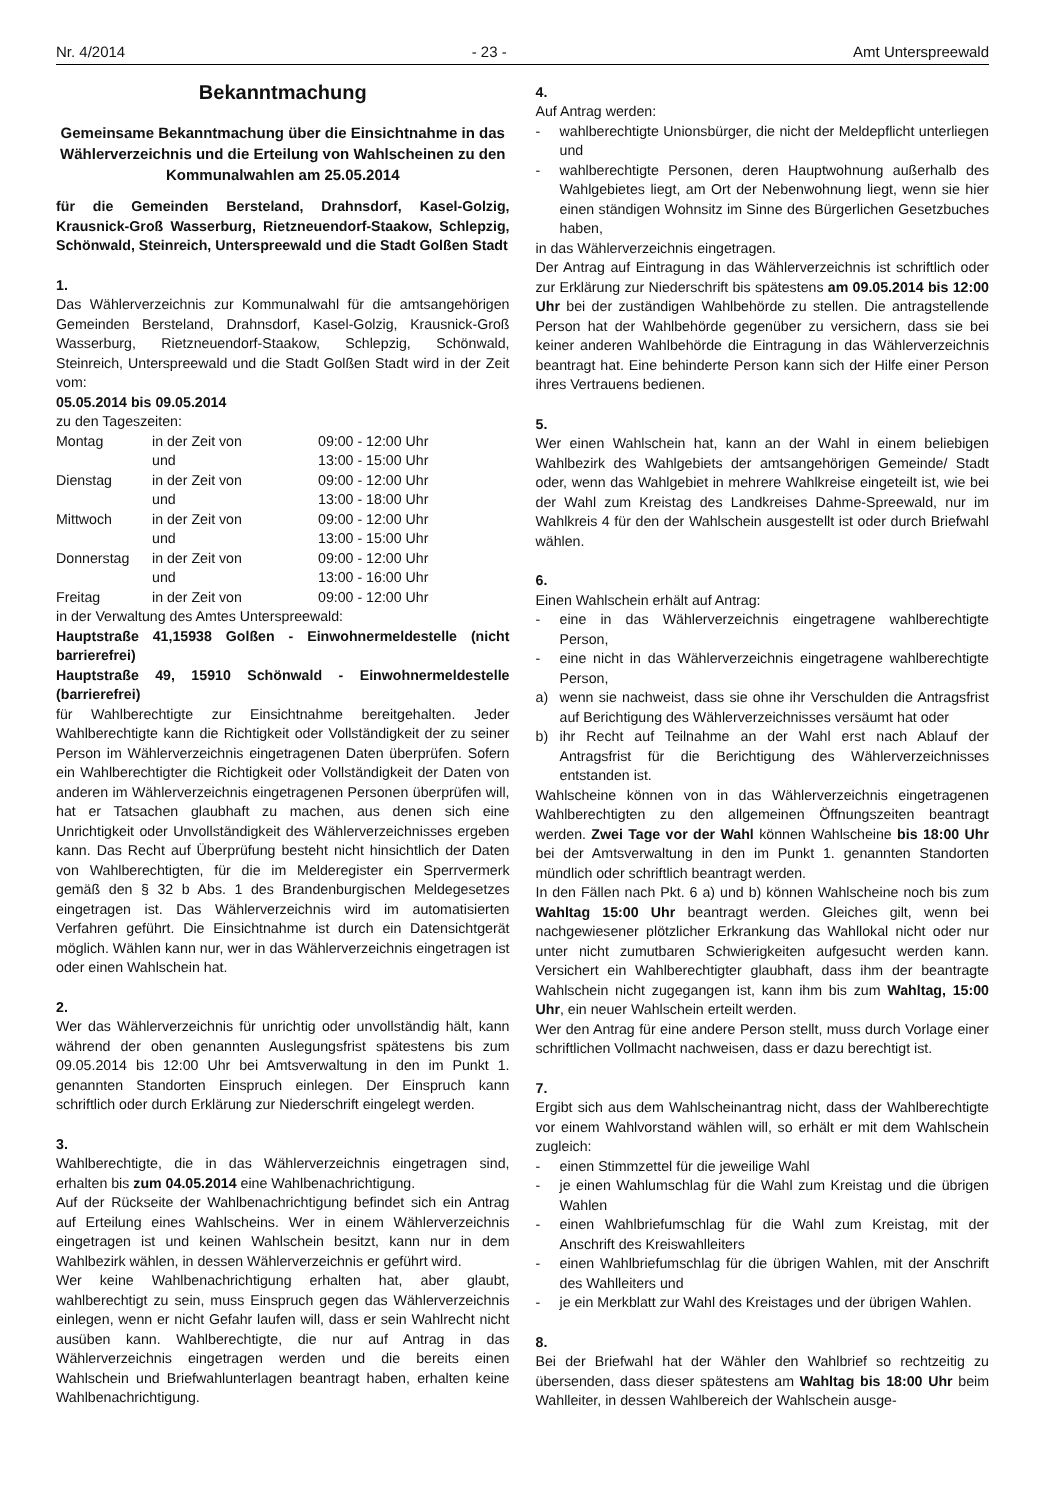Nr. 4/2014 - 23 - Amt Unterspreewald
Bekanntmachung
Gemeinsame Bekanntmachung über die Einsichtnahme in das Wählerverzeichnis und die Erteilung von Wahlscheinen zu den Kommunalwahlen am 25.05.2014
für die Gemeinden Bersteland, Drahnsdorf, Kasel-Golzig, Krausnick-Groß Wasserburg, Rietzneuendorf-Staakow, Schlepzig, Schönwald, Steinreich, Unterspreewald und die Stadt Golßen Stadt
1.
Das Wählerverzeichnis zur Kommunalwahl für die amtsangehörigen Gemeinden Bersteland, Drahnsdorf, Kasel-Golzig, Krausnick-Groß Wasserburg, Rietzneuendorf-Staakow, Schlepzig, Schönwald, Steinreich, Unterspreewald und die Stadt Golßen Stadt wird in der Zeit vom:
05.05.2014 bis 09.05.2014
zu den Tageszeiten:
| Montag | in der Zeit von | 09:00 - 12:00 Uhr |
| | und | 13:00 - 15:00 Uhr |
| Dienstag | in der Zeit von | 09:00 - 12:00 Uhr |
| | und | 13:00 - 18:00 Uhr |
| Mittwoch | in der Zeit von | 09:00 - 12:00 Uhr |
| | und | 13:00 - 15:00 Uhr |
| Donnerstag | in der Zeit von | 09:00 - 12:00 Uhr |
| | und | 13:00 - 16:00 Uhr |
| Freitag | in der Zeit von | 09:00 - 12:00 Uhr |
in der Verwaltung des Amtes Unterspreewald:
Hauptstraße 41,15938 Golßen - Einwohnermeldestelle (nicht barrierefrei)
Hauptstraße 49, 15910 Schönwald - Einwohnermeldestelle (barrierefrei)
für Wahlberechtigte zur Einsichtnahme bereitgehalten. Jeder Wahlberechtigte kann die Richtigkeit oder Vollständigkeit der zu seiner Person im Wählerverzeichnis eingetragenen Daten überprüfen. Sofern ein Wahlberechtigter die Richtigkeit oder Vollständigkeit der Daten von anderen im Wählerverzeichnis eingetragenen Personen überprüfen will, hat er Tatsachen glaubhaft zu machen, aus denen sich eine Unrichtigkeit oder Unvollständigkeit des Wählerverzeichnisses ergeben kann. Das Recht auf Überprüfung besteht nicht hinsichtlich der Daten von Wahlberechtigten, für die im Melderegister ein Sperrvermerk gemäß den § 32 b Abs. 1 des Brandenburgischen Meldegesetzes eingetragen ist. Das Wählerverzeichnis wird im automatisierten Verfahren geführt. Die Einsichtnahme ist durch ein Datensichtgerät möglich. Wählen kann nur, wer in das Wählerverzeichnis eingetragen ist oder einen Wahlschein hat.
2.
Wer das Wählerverzeichnis für unrichtig oder unvollständig hält, kann während der oben genannten Auslegungsfrist spätestens bis zum 09.05.2014 bis 12:00 Uhr bei Amtsverwaltung in den im Punkt 1. genannten Standorten Einspruch einlegen. Der Einspruch kann schriftlich oder durch Erklärung zur Niederschrift eingelegt werden.
3.
Wahlberechtigte, die in das Wählerverzeichnis eingetragen sind, erhalten bis zum 04.05.2014 eine Wahlbenachrichtigung.
Auf der Rückseite der Wahlbenachrichtigung befindet sich ein Antrag auf Erteilung eines Wahlscheins. Wer in einem Wählerverzeichnis eingetragen ist und keinen Wahlschein besitzt, kann nur in dem Wahlbezirk wählen, in dessen Wählerverzeichnis er geführt wird.
Wer keine Wahlbenachrichtigung erhalten hat, aber glaubt, wahlberechtigt zu sein, muss Einspruch gegen das Wählerverzeichnis einlegen, wenn er nicht Gefahr laufen will, dass er sein Wahlrecht nicht ausüben kann. Wahlberechtigte, die nur auf Antrag in das Wählerverzeichnis eingetragen werden und die bereits einen Wahlschein und Briefwahlunterlagen beantragt haben, erhalten keine Wahlbenachrichtigung.
4.
Auf Antrag werden:
- wahlberechtigte Unionsbürger, die nicht der Meldepflicht unterliegen und
- wahlberechtigte Personen, deren Hauptwohnung außerhalb des Wahlgebietes liegt, am Ort der Nebenwohnung liegt, wenn sie hier einen ständigen Wohnsitz im Sinne des Bürgerlichen Gesetzbuches haben,
in das Wählerverzeichnis eingetragen.
Der Antrag auf Eintragung in das Wählerverzeichnis ist schriftlich oder zur Erklärung zur Niederschrift bis spätestens am 09.05.2014 bis 12:00 Uhr bei der zuständigen Wahlbehörde zu stellen. Die antragstellende Person hat der Wahlbehörde gegenüber zu versichern, dass sie bei keiner anderen Wahlbehörde die Eintragung in das Wählerverzeichnis beantragt hat. Eine behinderte Person kann sich der Hilfe einer Person ihres Vertrauens bedienen.
5.
Wer einen Wahlschein hat, kann an der Wahl in einem beliebigen Wahlbezirk des Wahlgebiets der amtsangehörigen Gemeinde/ Stadt oder, wenn das Wahlgebiet in mehrere Wahlkreise eingeteilt ist, wie bei der Wahl zum Kreistag des Landkreises Dahme-Spreewald, nur im Wahlkreis 4 für den der Wahlschein ausgestellt ist oder durch Briefwahl wählen.
6.
Einen Wahlschein erhält auf Antrag:
- eine in das Wählerverzeichnis eingetragene wahlberechtigte Person,
- eine nicht in das Wählerverzeichnis eingetragene wahlberechtigte Person,
a) wenn sie nachweist, dass sie ohne ihr Verschulden die Antragsfrist auf Berichtigung des Wählerverzeichnisses versäumt hat oder
b) ihr Recht auf Teilnahme an der Wahl erst nach Ablauf der Antragsfrist für die Berichtigung des Wählerverzeichnisses entstanden ist.
Wahlscheine können von in das Wählerverzeichnis eingetragenen Wahlberechtigten zu den allgemeinen Öffnungszeiten beantragt werden. Zwei Tage vor der Wahl können Wahlscheine bis 18:00 Uhr bei der Amtsverwaltung in den im Punkt 1. genannten Standorten mündlich oder schriftlich beantragt werden.
In den Fällen nach Pkt. 6 a) und b) können Wahlscheine noch bis zum Wahltag 15:00 Uhr beantragt werden. Gleiches gilt, wenn bei nachgewiesener plötzlicher Erkrankung das Wahllokal nicht oder nur unter nicht zumutbaren Schwierigkeiten aufgesucht werden kann. Versichert ein Wahlberechtigter glaubhaft, dass ihm der beantragte Wahlschein nicht zugegangen ist, kann ihm bis zum Wahltag, 15:00 Uhr, ein neuer Wahlschein erteilt werden.
Wer den Antrag für eine andere Person stellt, muss durch Vorlage einer schriftlichen Vollmacht nachweisen, dass er dazu berechtigt ist.
7.
Ergibt sich aus dem Wahlscheinantrag nicht, dass der Wahlberechtigte vor einem Wahlvorstand wählen will, so erhält er mit dem Wahlschein zugleich:
- einen Stimmzettel für die jeweilige Wahl
- je einen Wahlumschlag für die Wahl zum Kreistag und die übrigen Wahlen
- einen Wahlbriefumschlag für die Wahl zum Kreistag, mit der Anschrift des Kreiswahlleiters
- einen Wahlbriefumschlag für die übrigen Wahlen, mit der Anschrift des Wahlleiters und
- je ein Merkblatt zur Wahl des Kreistages und der übrigen Wahlen.
8.
Bei der Briefwahl hat der Wähler den Wahlbrief so rechtzeitig zu übersenden, dass dieser spätestens am Wahltag bis 18:00 Uhr beim Wahlleiter, in dessen Wahlbereich der Wahlschein ausge-